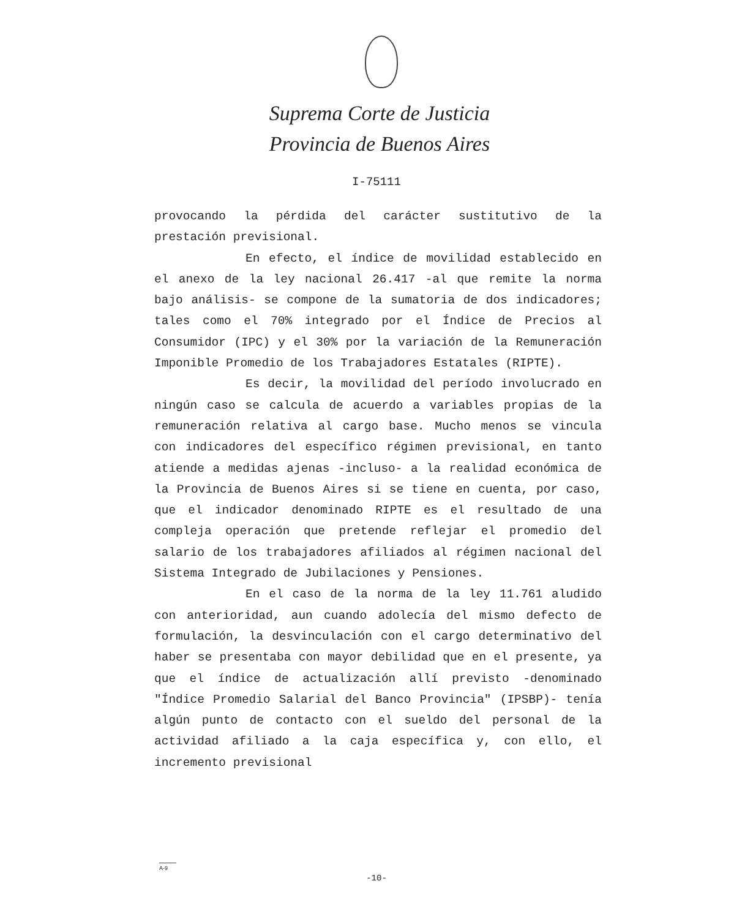Suprema Corte de Justicia
Provincia de Buenos Aires
I-75111
provocando la pérdida del carácter sustitutivo de la prestación previsional.
En efecto, el índice de movilidad establecido en el anexo de la ley nacional 26.417 -al que remite la norma bajo análisis- se compone de la sumatoria de dos indicadores; tales como el 70% integrado por el Índice de Precios al Consumidor (IPC) y el 30% por la variación de la Remuneración Imponible Promedio de los Trabajadores Estatales (RIPTE).
Es decir, la movilidad del período involucrado en ningún caso se calcula de acuerdo a variables propias de la remuneración relativa al cargo base. Mucho menos se vincula con indicadores del específico régimen previsional, en tanto atiende a medidas ajenas -incluso- a la realidad económica de la Provincia de Buenos Aires si se tiene en cuenta, por caso, que el indicador denominado RIPTE es el resultado de una compleja operación que pretende reflejar el promedio del salario de los trabajadores afiliados al régimen nacional del Sistema Integrado de Jubilaciones y Pensiones.
En el caso de la norma de la ley 11.761 aludido con anterioridad, aun cuando adolecía del mismo defecto de formulación, la desvinculación con el cargo determinativo del haber se presentaba con mayor debilidad que en el presente, ya que el índice de actualización allí previsto -denominado "Índice Promedio Salarial del Banco Provincia" (IPSBP)- tenía algún punto de contacto con el sueldo del personal de la actividad afiliado a la caja específica y, con ello, el incremento previsional
A-9
-10-